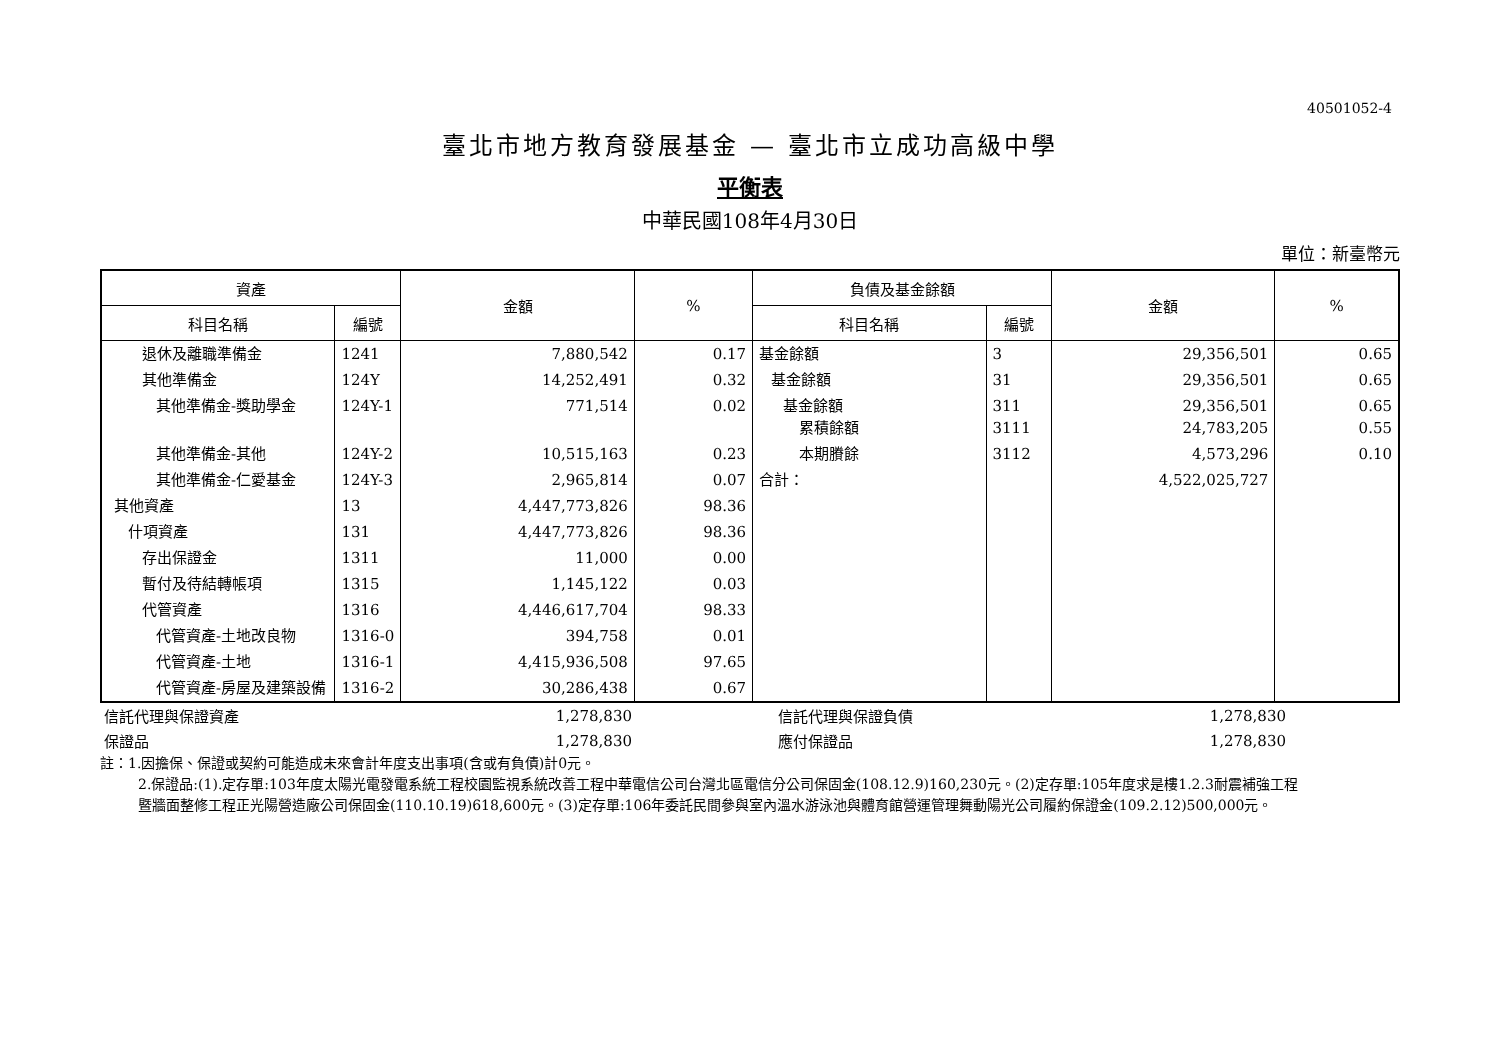40501052-4
臺北市地方教育發展基金 — 臺北市立成功高級中學
平衡表
中華民國108年4月30日
單位：新臺幣元
| 資產 | | 金額 | % | 負債及基金餘額 | | 金額 | % |
| --- | --- | --- | --- | --- | --- | --- | --- |
| 科目名稱 | 編號 | | | 科目名稱 | 編號 | | |
| 退休及離職準備金 | 1241 | 7,880,542 | 0.17 | 基金餘額 | 3 | 29,356,501 | 0.65 |
| 其他準備金 | 124Y | 14,252,491 | 0.32 | 基金餘額 | 31 | 29,356,501 | 0.65 |
| 其他準備金-獎助學金 | 124Y-1 | 771,514 | 0.02 | 基金餘額 累積餘額 | 311 3111 | 29,356,501 24,783,205 | 0.65 0.55 |
| 其他準備金-其他 | 124Y-2 | 10,515,163 | 0.23 | 本期賸餘 | 3112 | 4,573,296 | 0.10 |
| 其他準備金-仁愛基金 | 124Y-3 | 2,965,814 | 0.07 | 合計： | | 4,522,025,727 | |
| 其他資產 | 13 | 4,447,773,826 | 98.36 | | | | |
| 什項資產 | 131 | 4,447,773,826 | 98.36 | | | | |
| 存出保證金 | 1311 | 11,000 | 0.00 | | | | |
| 暫付及待結轉帳項 | 1315 | 1,145,122 | 0.03 | | | | |
| 代管資產 | 1316 | 4,446,617,704 | 98.33 | | | | |
| 代管資產-土地改良物 | 1316-0 | 394,758 | 0.01 | | | | |
| 代管資產-土地 | 1316-1 | 4,415,936,508 | 97.65 | | | | |
| 代管資產-房屋及建築設備 | 1316-2 | 30,286,438 | 0.67 | | | | |
| 信託代理與保證資產 | 1,278,830 | | 信託代理與保證負債 | 1,278,830 | |
| 保證品 | 1,278,830 | | 應付保證品 | 1,278,830 | |
註：1.因擔保、保證或契約可能造成未來會計年度支出事項(含或有負債)計0元。
2.保證品:(1).定存單:103年度太陽光電發電系統工程校園監視系統改善工程中華電信公司台灣北區電信分公司保固金(108.12.9)160,230元。(2)定存單:105年度求是樓1.2.3耐震補強工程暨牆面整修工程正光陽營造廠公司保固金(110.10.19)618,600元。(3)定存單:106年委託民間參與室內溫水游泳池與體育館營運管理舞動陽光公司履約保證金(109.2.12)500,000元。